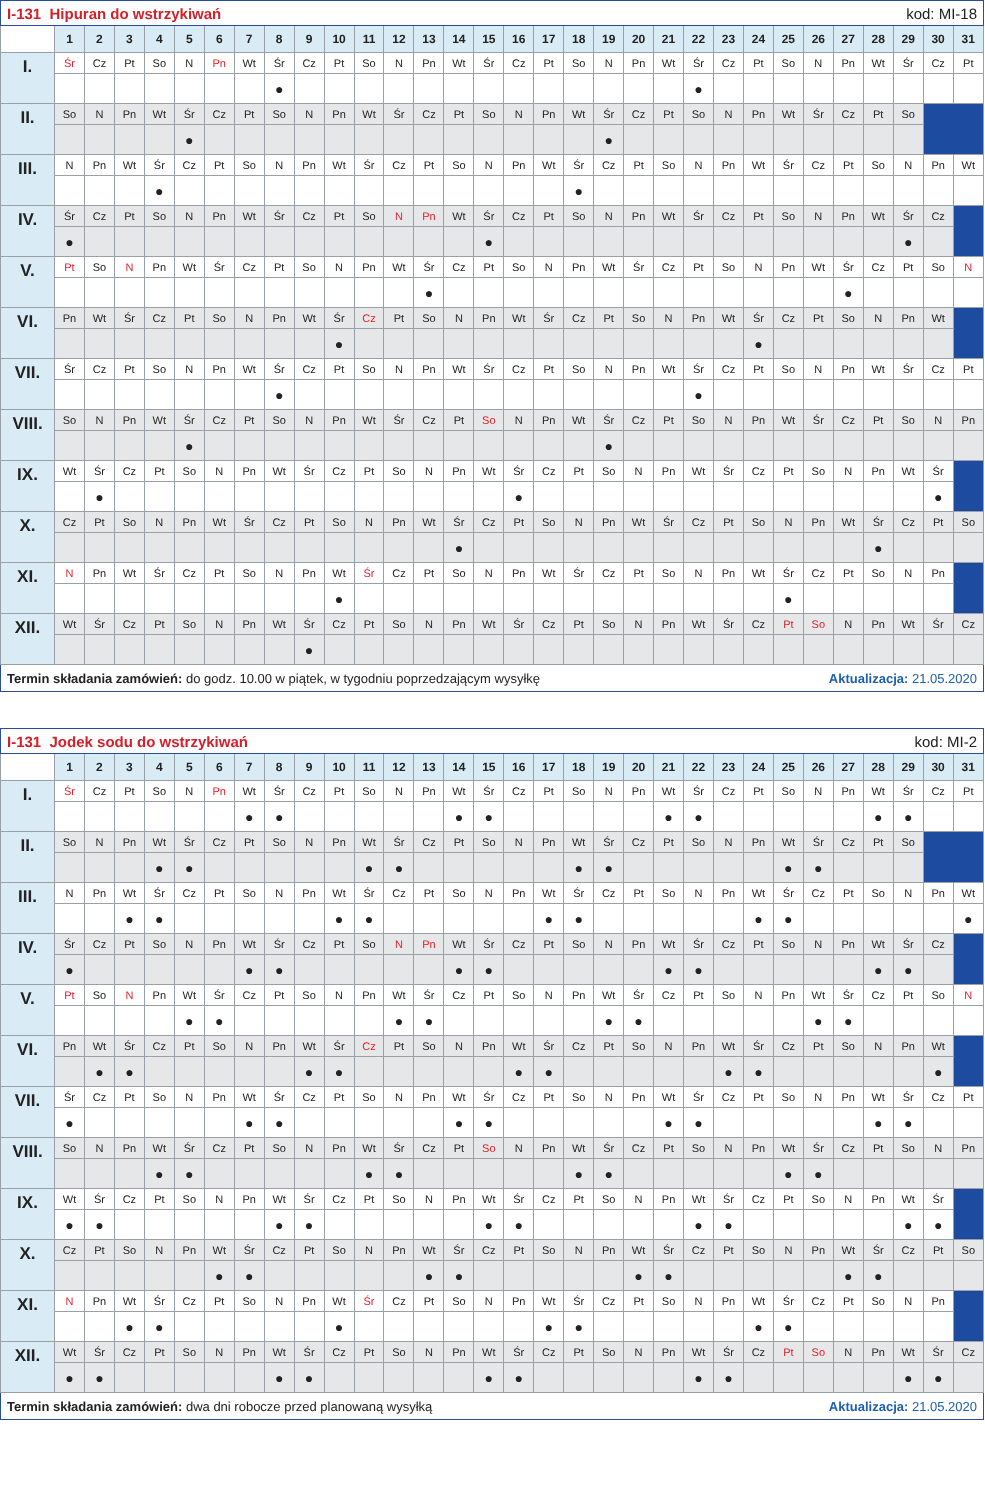| I-131 Hipuran do wstrzykiwań | | | | | | | | | | | | | | | | kod: MI-18 | | | | | | | | | | | | | | | |
| | 1 | 2 | 3 | 4 | 5 | 6 | 7 | 8 | 9 | 10 | 11 | 12 | 13 | 14 | 15 | 16 | 17 | 18 | 19 | 20 | 21 | 22 | 23 | 24 | 25 | 26 | 27 | 28 | 29 | 30 | 31 |
| I. | Śr | Cz | Pt | So | N | Pn | Wt | Śr | Cz | Pt | So | N | Pn | Wt | Śr | Cz | Pt | So | N | Pn | Wt | Śr | Cz | Pt | So | N | Pn | Wt | Śr | Cz | Pt |
| | | | | | | | | ● | | | | | | | | | | | | | | ● | | | | | | | | | |
| II. | So | N | Pn | Wt | Śr | Cz | Pt | So | N | Pn | Wt | Śr | Cz | Pt | So | N | Pn | Wt | Śr | Cz | Pt | So | N | Pn | Wt | Śr | Cz | Pt | So | | |
| | | | | | ● | | | | | | | | | | | | | | ● | | | | | | | | | | | | |
| III. | N | Pn | Wt | Śr | Cz | Pt | So | N | Pn | Wt | Śr | Cz | Pt | So | N | Pn | Wt | Śr | Cz | Pt | So | N | Pn | Wt | Śr | Cz | Pt | So | N | Pn | Wt |
| | | | | ● | | | | | | | | | | | | | | ● | | | | | | | | | | | | | |
| IV. | Śr | Cz | Pt | So | N | Pn | Wt | Śr | Cz | Pt | So | N | Pn | Wt | Śr | Cz | Pt | So | N | Pn | Wt | Śr | Cz | Pt | So | N | Pn | Wt | Śr | Cz | |
| | ● | | | | | | | | | | | | | | ● | | | | | | | | | | | | | | ● | | |
| V. | Pt | So | N | Pn | Wt | Śr | Cz | Pt | So | N | Pn | Wt | Śr | Cz | Pt | So | N | Pn | Wt | Śr | Cz | Pt | So | N | Pn | Wt | Śr | Cz | Pt | So | N |
| | | | | | | | | | | | | | ● | | | | | | | | | | | | | | ● | | | | |
| VI. | Pn | Wt | Śr | Cz | Pt | So | N | Pn | Wt | Śr | Cz | Pt | So | N | Pn | Wt | Śr | Cz | Pt | So | N | Pn | Wt | Śr | Cz | Pt | So | N | Pn | Wt | |
| | | | | | | | | | | ● | | | | | | | | | | | | | | ● | | | | | | | |
| VII. | Śr | Cz | Pt | So | N | Pn | Wt | Śr | Cz | Pt | So | N | Pn | Wt | Śr | Cz | Pt | So | N | Pn | Wt | Śr | Cz | Pt | So | N | Pn | Wt | Śr | Cz | Pt |
| | | | | | | | | ● | | | | | | | | | | | | | | ● | | | | | | | | | |
| VIII. | So | N | Pn | Wt | Śr | Cz | Pt | So | N | Pn | Wt | Śr | Cz | Pt | So | N | Pn | Wt | Śr | Cz | Pt | So | N | Pn | Wt | Śr | Cz | Pt | So | N | Pn |
| | | | | | ● | | | | | | | | | | | | | | ● | | | | | | | | | | | | |
| IX. | Wt | Śr | Cz | Pt | So | N | Pn | Wt | Śr | Cz | Pt | So | N | Pn | Wt | Śr | Cz | Pt | So | N | Pn | Wt | Śr | Cz | Pt | So | N | Pn | Wt | Śr | |
| | | ● | | | | | | | | | | | | | | ● | | | | | | | | | | | | | | ● | |
| X. | Cz | Pt | So | N | Pn | Wt | Śr | Cz | Pt | So | N | Pn | Wt | Śr | Cz | Pt | So | N | Pn | Wt | Śr | Cz | Pt | So | N | Pn | Wt | Śr | Cz | Pt | So |
| | | | | | | | | | | | | | | ● | | | | | | | | | | | | | | ● | | | |
| XI. | N | Pn | Wt | Śr | Cz | Pt | So | N | Pn | Wt | Śr | Cz | Pt | So | N | Pn | Wt | Śr | Cz | Pt | So | N | Pn | Wt | Śr | Cz | Pt | So | N | Pn | |
| | | | | | | | | | | ● | | | | | | | | | | | | | | | ● | | | | | | |
| XII. | Wt | Śr | Cz | Pt | So | N | Pn | Wt | Śr | Cz | Pt | So | N | Pn | Wt | Śr | Cz | Pt | So | N | Pn | Wt | Śr | Cz | Pt | So | N | Pn | Wt | Śr | Cz |
| | | | | | | | | | ● | | | | | | | | | | | | | | | | | | | | | | |
| Termin składania zamówień: do godz. 10.00 w piątek, w tygodniu poprzedzającym wysyłkę | | | | | | | | | | | | | | | | | | | | | | | | Aktualizacja: 21.05.2020 | | | | | | | |
| I-131 Jodek sodu do wstrzykiwań | | | | | | | | | | | | | | | | kod: MI-2 | | | | | | | | | | | | | | | |
| | 1 | 2 | 3 | 4 | 5 | 6 | 7 | 8 | 9 | 10 | 11 | 12 | 13 | 14 | 15 | 16 | 17 | 18 | 19 | 20 | 21 | 22 | 23 | 24 | 25 | 26 | 27 | 28 | 29 | 30 | 31 |
| I. | Śr | Cz | Pt | So | N | Pn | Wt | Śr | Cz | Pt | So | N | Pn | Wt | Śr | Cz | Pt | So | N | Pn | Wt | Śr | Cz | Pt | So | N | Pn | Wt | Śr | Cz | Pt |
| | | | | | | | ● | ● | | | | | | ● | ● | | | | | | ● | ● | | | | | | ● | ● | | |
| II. | So | N | Pn | Wt | Śr | Cz | Pt | So | N | Pn | Wt | Śr | Cz | Pt | So | N | Pn | Wt | Śr | Cz | Pt | So | N | Pn | Wt | Śr | Cz | Pt | So | | |
| | | | | ● | ● | | | | | | ● | ● | | | | | | ● | ● | | | | | | ● | ● | | | | | |
| III. | N | Pn | Wt | Śr | Cz | Pt | So | N | Pn | Wt | Śr | Cz | Pt | So | N | Pn | Wt | Śr | Cz | Pt | So | N | Pn | Wt | Śr | Cz | Pt | So | N | Pn | Wt |
| | | | ● | ● | | | | | | ● | ● | | | | | | ● | ● | | | | | | ● | ● | | | | | | ● |
| IV. | Śr | Cz | Pt | So | N | Pn | Wt | Śr | Cz | Pt | So | N | Pn | Wt | Śr | Cz | Pt | So | N | Pn | Wt | Śr | Cz | Pt | So | N | Pn | Wt | Śr | Cz | |
| | ● | | | | | | ● | ● | | | | | | ● | ● | | | | | | ● | ● | | | | | | ● | ● | | |
| V. | Pt | So | N | Pn | Wt | Śr | Cz | Pt | So | N | Pn | Wt | Śr | Cz | Pt | So | N | Pn | Wt | Śr | Cz | Pt | So | N | Pn | Wt | Śr | Cz | Pt | So | N |
| | | | | | ● | ● | | | | | | ● | ● | | | | | | ● | ● | | | | | | ● | ● | | | | |
| VI. | Pn | Wt | Śr | Cz | Pt | So | N | Pn | Wt | Śr | Cz | Pt | So | N | Pn | Wt | Śr | Cz | Pt | So | N | Pn | Wt | Śr | Cz | Pt | So | N | Pn | Wt | |
| | | ● | ● | | | | | | ● | ● | | | | | | ● | ● | | | | | | ● | ● | | | | | | ● | |
| VII. | Śr | Cz | Pt | So | N | Pn | Wt | Śr | Cz | Pt | So | N | Pn | Wt | Śr | Cz | Pt | So | N | Pn | Wt | Śr | Cz | Pt | So | N | Pn | Wt | Śr | Cz | Pt |
| | ● | | | | | | ● | ● | | | | | | ● | ● | | | | | | ● | ● | | | | | | ● | ● | | |
| VIII. | So | N | Pn | Wt | Śr | Cz | Pt | So | N | Pn | Wt | Śr | Cz | Pt | So | N | Pn | Wt | Śr | Cz | Pt | So | N | Pn | Wt | Śr | Cz | Pt | So | N | Pn |
| | | | | ● | ● | | | | | | ● | ● | | | | | | ● | ● | | | | | | ● | ● | | | | | |
| IX. | Wt | Śr | Cz | Pt | So | N | Pn | Wt | Śr | Cz | Pt | So | N | Pn | Wt | Śr | Cz | Pt | So | N | Pn | Wt | Śr | Cz | Pt | So | N | Pn | Wt | Śr | |
| | ● | ● | | | | | | ● | ● | | | | | | ● | ● | | | | | | ● | ● | | | | | | ● | ● | |
| X. | Cz | Pt | So | N | Pn | Wt | Śr | Cz | Pt | So | N | Pn | Wt | Śr | Cz | Pt | So | N | Pn | Wt | Śr | Cz | Pt | So | N | Pn | Wt | Śr | Cz | Pt | So |
| | | | | | | ● | ● | | | | | | ● | ● | | | | | | ● | ● | | | | | | ● | ● | | | |
| XI. | N | Pn | Wt | Śr | Cz | Pt | So | N | Pn | Wt | Śr | Cz | Pt | So | N | Pn | Wt | Śr | Cz | Pt | So | N | Pn | Wt | Śr | Cz | Pt | So | N | Pn | |
| | | | ● | ● | | | | | | ● | | | | | | | ● | ● | | | | | | ● | ● | | | | | | |
| XII. | Wt | Śr | Cz | Pt | So | N | Pn | Wt | Śr | Cz | Pt | So | N | Pn | Wt | Śr | Cz | Pt | So | N | Pn | Wt | Śr | Cz | Pt | So | N | Pn | Wt | Śr | Cz |
| | ● | ● | | | | | | ● | ● | | | | | | ● | ● | | | | | | ● | ● | | | | | | ● | ● | |
| Termin składania zamówień: dwa dni robocze przed planowaną wysyłką | | | | | | | | | | | | | | | | | | | | | | | | Aktualizacja: 21.05.2020 | | | | | | | |